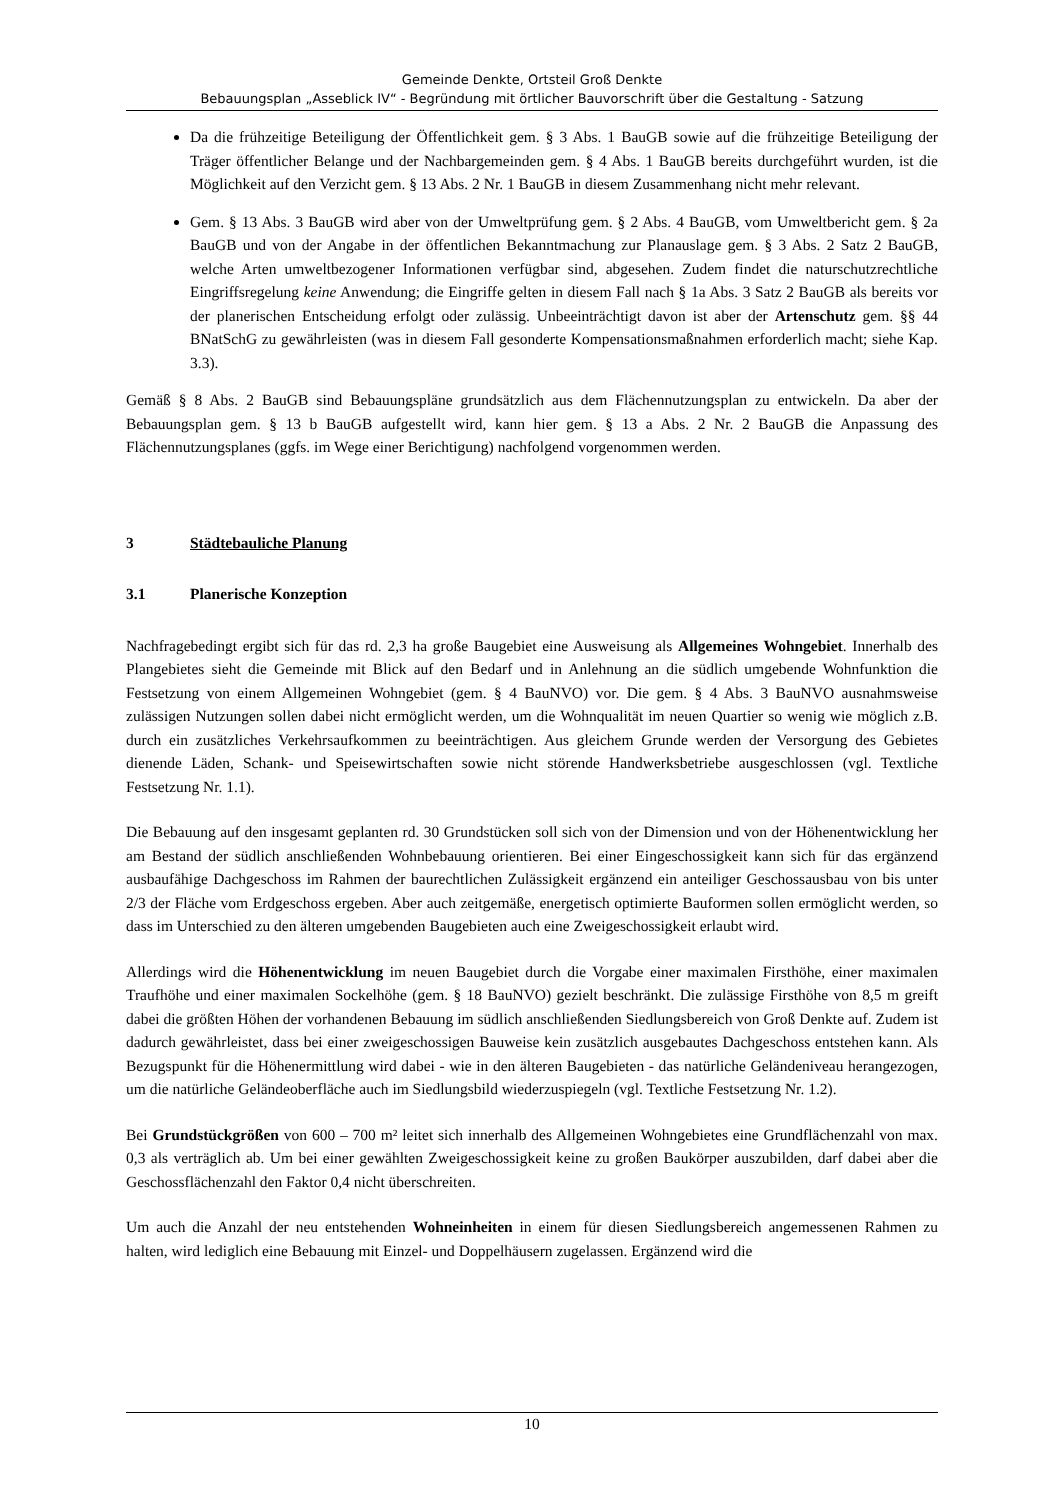Gemeinde Denkte, Ortsteil Groß Denkte
Bebauungsplan „Asseblick IV“ - Begründung mit örtlicher Bauvorschrift über die Gestaltung - Satzung
Da die frühzeitige Beteiligung der Öffentlichkeit gem. § 3 Abs. 1 BauGB sowie auf die frühzeitige Beteiligung der Träger öffentlicher Belange und der Nachbargemeinden gem. § 4 Abs. 1 BauGB bereits durchgeführt wurden, ist die Möglichkeit auf den Verzicht gem. § 13 Abs. 2 Nr. 1 BauGB in diesem Zusammenhang nicht mehr relevant.
Gem. § 13 Abs. 3 BauGB wird aber von der Umweltprüfung gem. § 2 Abs. 4 BauGB, vom Umweltbericht gem. § 2a BauGB und von der Angabe in der öffentlichen Bekanntmachung zur Planauslage gem. § 3 Abs. 2 Satz 2 BauGB, welche Arten umweltbezogener Informationen verfügbar sind, abgesehen. Zudem findet die naturschutzrechtliche Eingriffsregelung keine Anwendung; die Eingriffe gelten in diesem Fall nach § 1a Abs. 3 Satz 2 BauGB als bereits vor der planerischen Entscheidung erfolgt oder zulässig. Unbeeinträchtigt davon ist aber der Artenschutz gem. §§ 44 BNatSchG zu gewährleisten (was in diesem Fall gesonderte Kompensationsmaßnahmen erforderlich macht; siehe Kap. 3.3).
Gemäß § 8 Abs. 2 BauGB sind Bebauungspläne grundsätzlich aus dem Flächennutzungsplan zu entwickeln. Da aber der Bebauungsplan gem. § 13 b BauGB aufgestellt wird, kann hier gem. § 13 a Abs. 2 Nr. 2 BauGB die Anpassung des Flächennutzungsplanes (ggfs. im Wege einer Berichtigung) nachfolgend vorgenommen werden.
3 Städtebauliche Planung
3.1 Planerische Konzeption
Nachfragebedingt ergibt sich für das rd. 2,3 ha große Baugebiet eine Ausweisung als Allgemeines Wohngebiet. Innerhalb des Plangebietes sieht die Gemeinde mit Blick auf den Bedarf und in Anlehnung an die südlich umgebende Wohnfunktion die Festsetzung von einem Allgemeinen Wohngebiet (gem. § 4 BauNVO) vor. Die gem. § 4 Abs. 3 BauNVO ausnahmsweise zulässigen Nutzungen sollen dabei nicht ermöglicht werden, um die Wohnqualität im neuen Quartier so wenig wie möglich z.B. durch ein zusätzliches Verkehrsaufkommen zu beeinträchtigen. Aus gleichem Grunde werden der Versorgung des Gebietes dienende Läden, Schank- und Speisewirtschaften sowie nicht störende Handwerksbetriebe ausgeschlossen (vgl. Textliche Festsetzung Nr. 1.1).
Die Bebauung auf den insgesamt geplanten rd. 30 Grundstücken soll sich von der Dimension und von der Höhenentwicklung her am Bestand der südlich anschließenden Wohnbebauung orientieren. Bei einer Eingeschossigkeit kann sich für das ergänzend ausbaufähige Dachgeschoss im Rahmen der baurechtlichen Zulässigkeit ergänzend ein anteiliger Geschossausbau von bis unter 2/3 der Fläche vom Erdgeschoss ergeben. Aber auch zeitgemäße, energetisch optimierte Bauformen sollen ermöglicht werden, so dass im Unterschied zu den älteren umgebenden Baugebieten auch eine Zweigeschossigkeit erlaubt wird.
Allerdings wird die Höhenentwicklung im neuen Baugebiet durch die Vorgabe einer maximalen Firsthöhe, einer maximalen Traufhöhe und einer maximalen Sockelhöhe (gem. § 18 BauNVO) gezielt beschränkt. Die zulässige Firsthöhe von 8,5 m greift dabei die größten Höhen der vorhandenen Bebauung im südlich anschließenden Siedlungsbereich von Groß Denkte auf. Zudem ist dadurch gewährleistet, dass bei einer zweigeschossigen Bauweise kein zusätzlich ausgebautes Dachgeschoss entstehen kann. Als Bezugspunkt für die Höhenermittlung wird dabei - wie in den älteren Baugebieten - das natürliche Geländeniveau herangezogen, um die natürliche Geländeoberfläche auch im Siedlungsbild wiederzuspiegeln (vgl. Textliche Festsetzung Nr. 1.2).
Bei Grundstückgrößen von 600 – 700 m² leitet sich innerhalb des Allgemeinen Wohngebietes eine Grundflächenzahl von max. 0,3 als verträglich ab. Um bei einer gewählten Zweigeschossigkeit keine zu großen Baukörper auszubilden, darf dabei aber die Geschossflächenzahl den Faktor 0,4 nicht überschreiten.
Um auch die Anzahl der neu entstehenden Wohneinheiten in einem für diesen Siedlungsbereich angemessenen Rahmen zu halten, wird lediglich eine Bebauung mit Einzel- und Doppelhäusern zugelassen. Ergänzend wird die
10